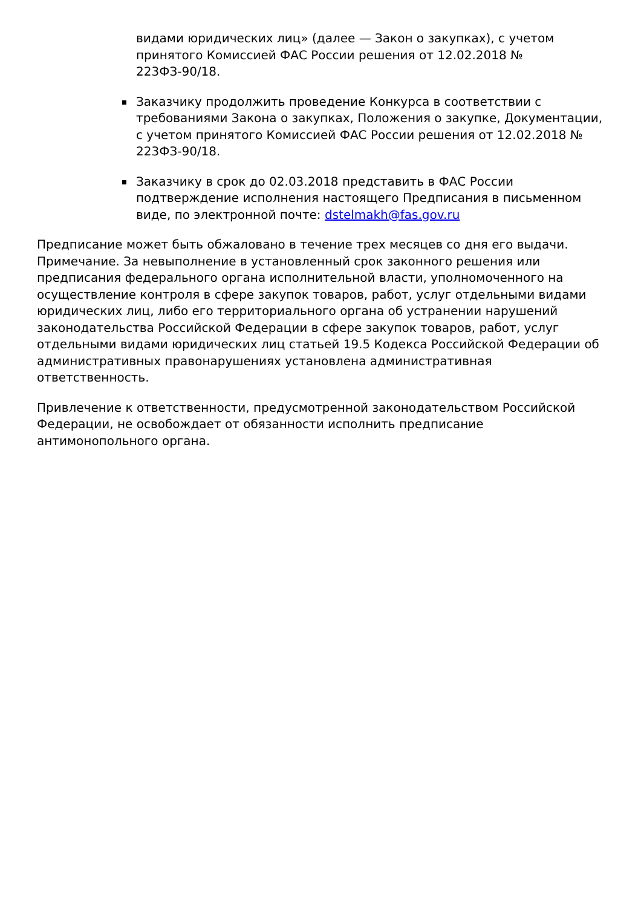видами юридических лиц» (далее — Закон о закупках), с учетом принятого Комиссией ФАС России решения от 12.02.2018 № 223ФЗ-90/18.
Заказчику продолжить проведение Конкурса в соответствии с требованиями Закона о закупках, Положения о закупке, Документации, с учетом принятого Комиссией ФАС России решения от 12.02.2018 № 223ФЗ-90/18.
Заказчику в срок до 02.03.2018 представить в ФАС России подтверждение исполнения настоящего Предписания в письменном виде, по электронной почте: dstelmakh@fas.gov.ru
Предписание может быть обжаловано в течение трех месяцев со дня его выдачи. Примечание. За невыполнение в установленный срок законного решения или предписания федерального органа исполнительной власти, уполномоченного на осуществление контроля в сфере закупок товаров, работ, услуг отдельными видами юридических лиц, либо его территориального органа об устранении нарушений законодательства Российской Федерации в сфере закупок товаров, работ, услуг отдельными видами юридических лиц статьей 19.5 Кодекса Российской Федерации об административных правонарушениях установлена административная ответственность.
Привлечение к ответственности, предусмотренной законодательством Российской Федерации, не освобождает от обязанности исполнить предписание антимонопольного органа.